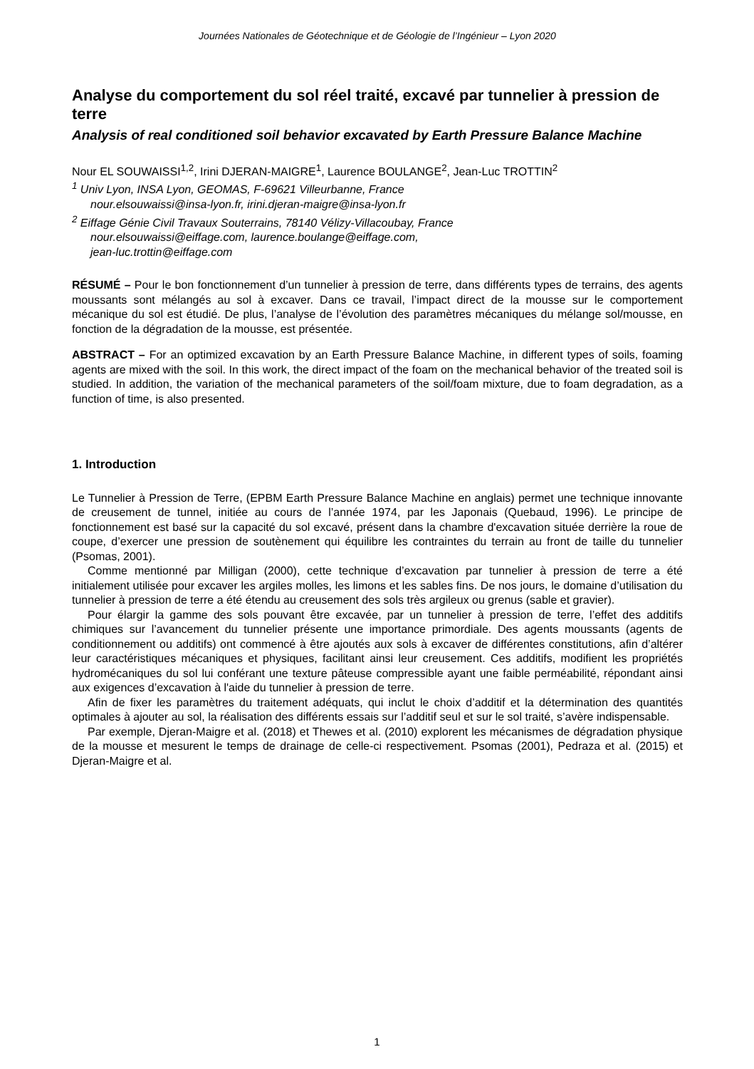Journées Nationales de Géotechnique et de Géologie de l’Ingénieur – Lyon 2020
Analyse du comportement du sol réel traité, excavé par tunnelier à pression de terre
Analysis of real conditioned soil behavior excavated by Earth Pressure Balance Machine
Nour EL SOUWAISSI<sup>1,2</sup>, Irini DJERAN-MAIGRE<sup>1</sup>, Laurence BOULANGE<sup>2</sup>, Jean-Luc TROTTIN<sup>2</sup>
<sup>1</sup> Univ Lyon, INSA Lyon, GEOMAS, F-69621 Villeurbanne, France
nour.elsouwaissi@insa-lyon.fr, irini.djeran-maigre@insa-lyon.fr
<sup>2</sup> Eiffage Génie Civil Travaux Souterrains, 78140 Vélizy-Villacoubay, France
nour.elsouwaissi@eiffage.com, laurence.boulange@eiffage.com,
jean-luc.trottin@eiffage.com
RÉSUMÉ – Pour le bon fonctionnement d’un tunnelier à pression de terre, dans différents types de terrains, des agents moussants sont mélangés au sol à excaver. Dans ce travail, l’impact direct de la mousse sur le comportement mécanique du sol est étudié. De plus, l’analyse de l’évolution des paramètres mécaniques du mélange sol/mousse, en fonction de la dégradation de la mousse, est présentée.
ABSTRACT – For an optimized excavation by an Earth Pressure Balance Machine, in different types of soils, foaming agents are mixed with the soil. In this work, the direct impact of the foam on the mechanical behavior of the treated soil is studied. In addition, the variation of the mechanical parameters of the soil/foam mixture, due to foam degradation, as a function of time, is also presented.
1. Introduction
Le Tunnelier à Pression de Terre, (EPBM Earth Pressure Balance Machine en anglais) permet une technique innovante de creusement de tunnel, initiée au cours de l’année 1974, par les Japonais (Quebaud, 1996). Le principe de fonctionnement est basé sur la capacité du sol excavé, présent dans la chambre d'excavation située derrière la roue de coupe, d’exercer une pression de soutènement qui équilibre les contraintes du terrain au front de taille du tunnelier (Psomas, 2001).
Comme mentionné par Milligan (2000), cette technique d’excavation par tunnelier à pression de terre a été initialement utilisée pour excaver les argiles molles, les limons et les sables fins. De nos jours, le domaine d’utilisation du tunnelier à pression de terre a été étendu au creusement des sols très argileux ou grenus (sable et gravier).
Pour élargir la gamme des sols pouvant être excavée, par un tunnelier à pression de terre, l’effet des additifs chimiques sur l’avancement du tunnelier présente une importance primordiale. Des agents moussants (agents de conditionnement ou additifs) ont commencé à être ajoutés aux sols à excaver de différentes constitutions, afin d’altérer leur caractéristiques mécaniques et physiques, facilitant ainsi leur creusement. Ces additifs, modifient les propriétés hydromécaniques du sol lui conférant une texture pâteuse compressible ayant une faible perméabilité, répondant ainsi aux exigences d’excavation à l'aide du tunnelier à pression de terre.
Afin de fixer les paramètres du traitement adéquats, qui inclut le choix d’additif et la détermination des quantités optimales à ajouter au sol, la réalisation des différents essais sur l’additif seul et sur le sol traité, s’avère indispensable.
Par exemple, Djeran-Maigre et al. (2018) et Thewes et al. (2010) explorent les mécanismes de dégradation physique de la mousse et mesurent le temps de drainage de celle-ci respectivement. Psomas (2001), Pedraza et al. (2015) et Djeran-Maigre et al.
1